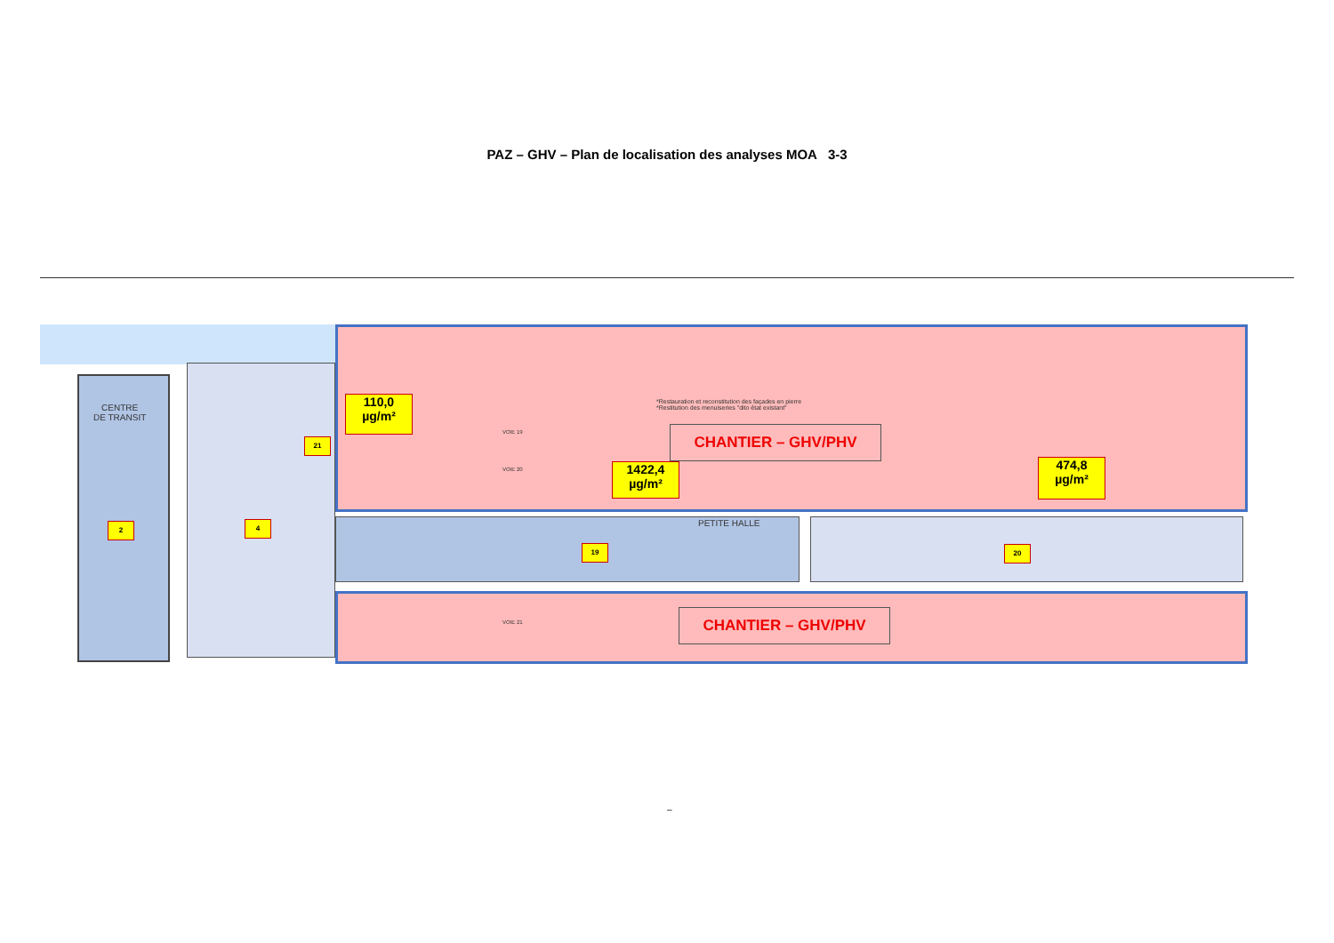PAZ – GHV – Plan de localisation des analyses MOA 3-3
CENTRE
DE TRANSIT
*Restauration et reconstitution des façades en pierre
*Restitution des menuiseries "dito état existant"
PETITE HALLE
VOIE 19
VOIE 20
VOIE 21
CHANTIER – GHV/PHV
CHANTIER – GHV/PHV
110,0
µg/m²
1422,4
µg/m²
474,8
µg/m²
21
2 4
19 20
–